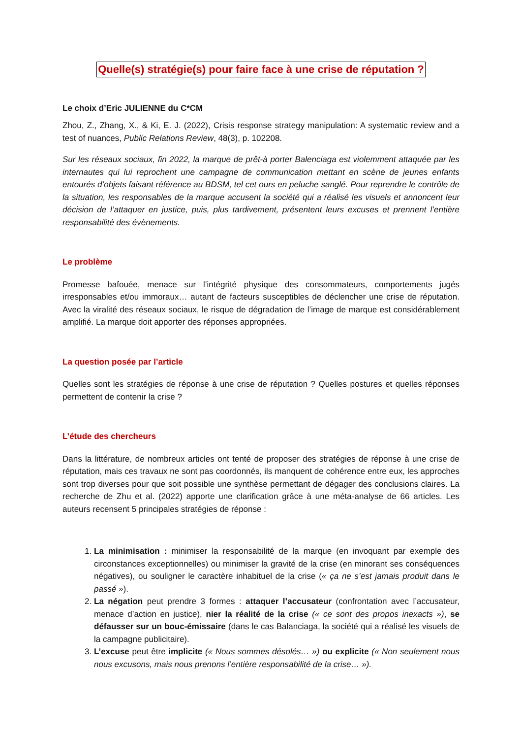Quelle(s) stratégie(s) pour faire face à une crise de réputation ?
Le choix d’Eric JULIENNE du C*CM
Zhou, Z., Zhang, X., & Ki, E. J. (2022), Crisis response strategy manipulation: A systematic review and a test of nuances, Public Relations Review, 48(3), p. 102208.
Sur les réseaux sociaux, fin 2022, la marque de prêt-à porter Balenciaga est violemment attaquée par les internautes qui lui reprochent une campagne de communication mettant en scène de jeunes enfants entourés d’objets faisant référence au BDSM, tel cet ours en peluche sanglé. Pour reprendre le contrôle de la situation, les responsables de la marque accusent la société qui a réalisé les visuels et annoncent leur décision de l’attaquer en justice, puis, plus tardivement, présentent leurs excuses et prennent l’entière responsabilité des évènements.
Le problème
Promesse bafouée, menace sur l’intégrité physique des consommateurs, comportements jugés irresponsables et/ou immoraux… autant de facteurs susceptibles de déclencher une crise de réputation. Avec la viralité des réseaux sociaux, le risque de dégradation de l’image de marque est considérablement amplifié. La marque doit apporter des réponses appropriées.
La question posée par l’article
Quelles sont les stratégies de réponse à une crise de réputation ? Quelles postures et quelles réponses permettent de contenir la crise ?
L’étude des chercheurs
Dans la littérature, de nombreux articles ont tenté de proposer des stratégies de réponse à une crise de réputation, mais ces travaux ne sont pas coordonnés, ils manquent de cohérence entre eux, les approches sont trop diverses pour que soit possible une synthèse permettant de dégager des conclusions claires. La recherche de Zhu et al. (2022) apporte une clarification grâce à une méta-analyse de 66 articles. Les auteurs recensent 5 principales stratégies de réponse :
1. La minimisation : minimiser la responsabilité de la marque (en invoquant par exemple des circonstances exceptionnelles) ou minimiser la gravité de la crise (en minorant ses conséquences négatives), ou souligner le caractère inhabituel de la crise (« ça ne s’est jamais produit dans le passé »).
2. La négation peut prendre 3 formes : attaquer l’accusateur (confrontation avec l’accusateur, menace d’action en justice), nier la réalité de la crise (« ce sont des propos inexacts »), se défausser sur un bouc-émissaire (dans le cas Balanciaga, la société qui a réalisé les visuels de la campagne publicitaire).
3. L’excuse peut être implicite (« Nous sommes désolés… ») ou explicite (« Non seulement nous nous excusons, mais nous prenons l’entière responsabilité de la crise… »).